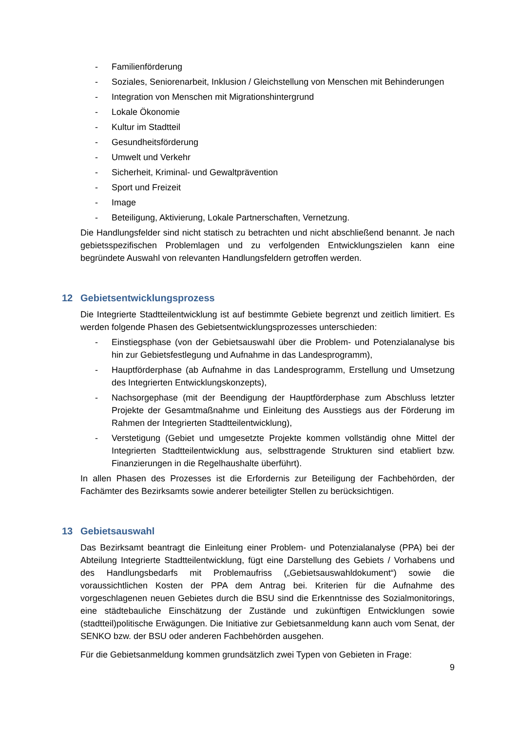- Familienförderung
- Soziales, Seniorenarbeit, Inklusion / Gleichstellung von Menschen mit Behinderungen
- Integration von Menschen mit Migrationshintergrund
- Lokale Ökonomie
- Kultur im Stadtteil
- Gesundheitsförderung
- Umwelt und Verkehr
- Sicherheit, Kriminal- und Gewaltprävention
- Sport und Freizeit
- Image
- Beteiligung, Aktivierung, Lokale Partnerschaften, Vernetzung.
Die Handlungsfelder sind nicht statisch zu betrachten und nicht abschließend benannt. Je nach gebietsspezifischen Problemlagen und zu verfolgenden Entwicklungszielen kann eine begründete Auswahl von relevanten Handlungsfeldern getroffen werden.
12 Gebietsentwicklungsprozess
Die Integrierte Stadtteilentwicklung ist auf bestimmte Gebiete begrenzt und zeitlich limitiert. Es werden folgende Phasen des Gebietsentwicklungsprozesses unterschieden:
- Einstiegsphase (von der Gebietsauswahl über die Problem- und Potenzialanalyse bis hin zur Gebietsfestlegung und Aufnahme in das Landesprogramm),
- Hauptförderphase (ab Aufnahme in das Landesprogramm, Erstellung und Umsetzung des Integrierten Entwicklungskonzepts),
- Nachsorgephase (mit der Beendigung der Hauptförderphase zum Abschluss letzter Projekte der Gesamtmaßnahme und Einleitung des Ausstiegs aus der Förderung im Rahmen der Integrierten Stadtteilentwicklung),
- Verstetigung (Gebiet und umgesetzte Projekte kommen vollständig ohne Mittel der Integrierten Stadtteilentwicklung aus, selbsttragende Strukturen sind etabliert bzw. Finanzierungen in die Regelhaushalte überführt).
In allen Phasen des Prozesses ist die Erfordernis zur Beteiligung der Fachbehörden, der Fachämter des Bezirksamts sowie anderer beteiligter Stellen zu berücksichtigen.
13 Gebietsauswahl
Das Bezirksamt beantragt die Einleitung einer Problem- und Potenzialanalyse (PPA) bei der Abteilung Integrierte Stadtteilentwicklung, fügt eine Darstellung des Gebiets / Vorhabens und des Handlungsbedarfs mit Problemaufriss („Gebietsauswahldokument“) sowie die voraussichtlichen Kosten der PPA dem Antrag bei. Kriterien für die Aufnahme des vorgeschlagenen neuen Gebietes durch die BSU sind die Erkenntnisse des Sozialmonitorings, eine städtebauliche Einschätzung der Zustände und zukünftigen Entwicklungen sowie (stadtteil)politische Erwägungen. Die Initiative zur Gebietsanmeldung kann auch vom Senat, der SENKO bzw. der BSU oder anderen Fachbehörden ausgehen.
Für die Gebietsanmeldung kommen grundsätzlich zwei Typen von Gebieten in Frage:
9